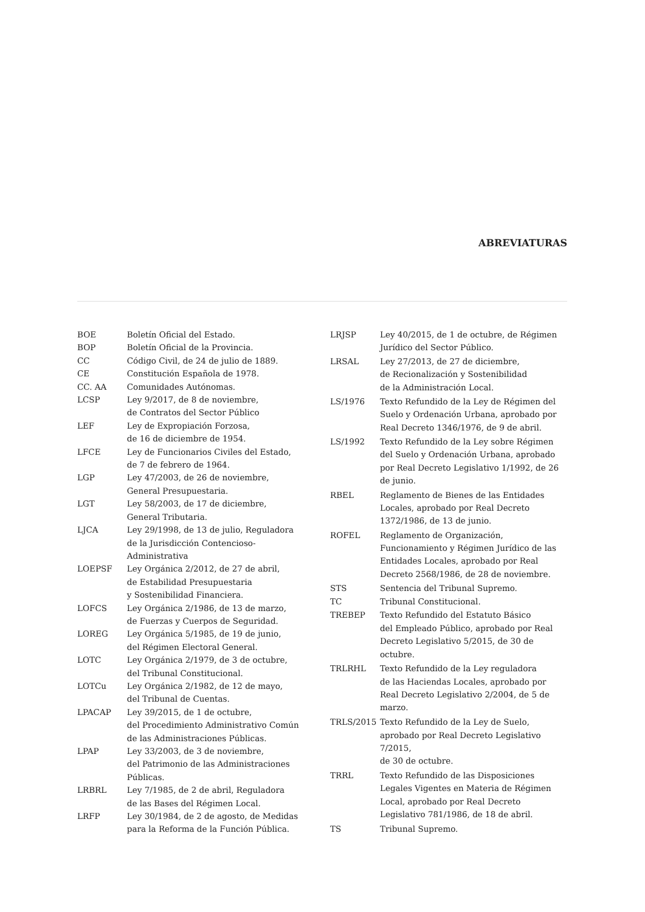ABREVIATURAS
| BOE | Boletín Oficial del Estado. |
| BOP | Boletín Oficial de la Provincia. |
| CC | Código Civil, de 24 de julio de 1889. |
| CE | Constitución Española de 1978. |
| CC. AA | Comunidades Autónomas. |
| LCSP | Ley 9/2017, de 8 de noviembre, de Contratos del Sector Público |
| LEF | Ley de Expropiación Forzosa, de 16 de diciembre de 1954. |
| LFCE | Ley de Funcionarios Civiles del Estado, de 7 de febrero de 1964. |
| LGP | Ley 47/2003, de 26 de noviembre, General Presupuestaria. |
| LGT | Ley 58/2003, de 17 de diciembre, General Tributaria. |
| LJCA | Ley 29/1998, de 13 de julio, Reguladora de la Jurisdicción Contencioso-Administrativa |
| LOEPSF | Ley Orgánica 2/2012, de 27 de abril, de Estabilidad Presupuestaria y Sostenibilidad Financiera. |
| LOFCS | Ley Orgánica 2/1986, de 13 de marzo, de Fuerzas y Cuerpos de Seguridad. |
| LOREG | Ley Orgánica 5/1985, de 19 de junio, del Régimen Electoral General. |
| LOTC | Ley Orgánica 2/1979, de 3 de octubre, del Tribunal Constitucional. |
| LOTCu | Ley Orgánica 2/1982, de 12 de mayo, del Tribunal de Cuentas. |
| LPACAP | Ley 39/2015, de 1 de octubre, del Procedimiento Administrativo Común de las Administraciones Públicas. |
| LPAP | Ley 33/2003, de 3 de noviembre, del Patrimonio de las Administraciones Públicas. |
| LRBRL | Ley 7/1985, de 2 de abril, Reguladora de las Bases del Régimen Local. |
| LRFP | Ley 30/1984, de 2 de agosto, de Medidas para la Reforma de la Función Pública. |
| LRJSP | Ley 40/2015, de 1 de octubre, de Régimen Jurídico del Sector Público. |
| LRSAL | Ley 27/2013, de 27 de diciembre, de Recionalización y Sostenibilidad de la Administración Local. |
| LS/1976 | Texto Refundido de la Ley de Régimen del Suelo y Ordenación Urbana, aprobado por Real Decreto 1346/1976, de 9 de abril. |
| LS/1992 | Texto Refundido de la Ley sobre Régimen del Suelo y Ordenación Urbana, aprobado por Real Decreto Legislativo 1/1992, de 26 de junio. |
| RBEL | Reglamento de Bienes de las Entidades Locales, aprobado por Real Decreto 1372/1986, de 13 de junio. |
| ROFEL | Reglamento de Organización, Funcionamiento y Régimen Jurídico de las Entidades Locales, aprobado por Real Decreto 2568/1986, de 28 de noviembre. |
| STS | Sentencia del Tribunal Supremo. |
| TC | Tribunal Constitucional. |
| TREBEP | Texto Refundido del Estatuto Básico del Empleado Público, aprobado por Real Decreto Legislativo 5/2015, de 30 de octubre. |
| TRLRHL | Texto Refundido de la Ley reguladora de las Haciendas Locales, aprobado por Real Decreto Legislativo 2/2004, de 5 de marzo. |
| TRLS/2015 | Texto Refundido de la Ley de Suelo, aprobado por Real Decreto Legislativo 7/2015, de 30 de octubre. |
| TRRL | Texto Refundido de las Disposiciones Legales Vigentes en Materia de Régimen Local, aprobado por Real Decreto Legislativo 781/1986, de 18 de abril. |
| TS | Tribunal Supremo. |